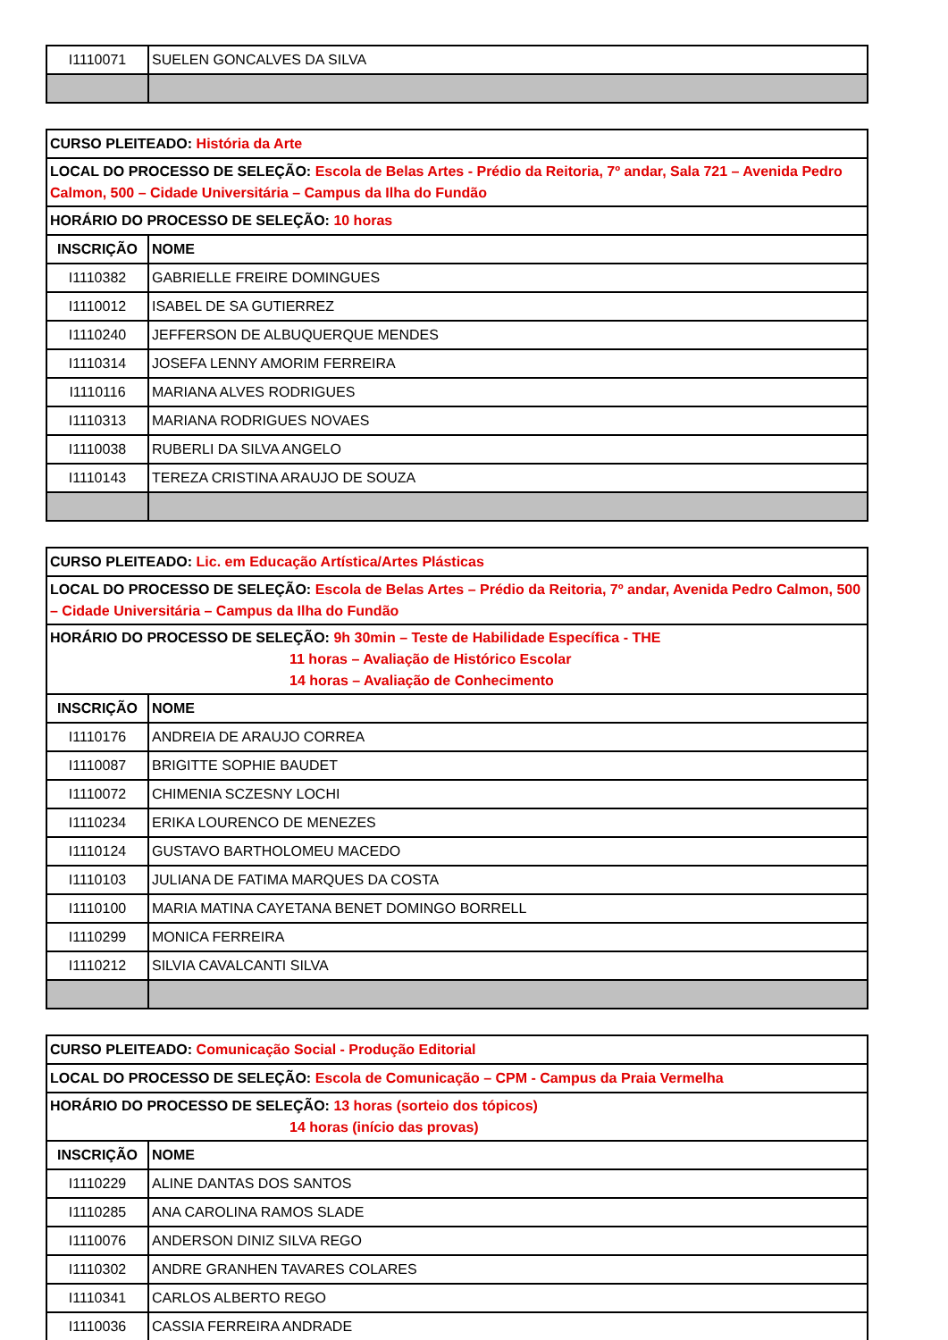| I1110071 | SUELEN GONCALVES DA SILVA |
| CURSO PLEITEADO: História da Arte | |
| LOCAL DO PROCESSO DE SELEÇÃO: Escola de Belas Artes - Prédio da Reitoria, 7º andar, Sala 721 – Avenida Pedro Calmon, 500 – Cidade Universitária – Campus da Ilha do Fundão | |
| HORÁRIO DO PROCESSO DE SELEÇÃO: 10 horas | |
| INSCRIÇÃO | NOME |
| I1110382 | GABRIELLE FREIRE DOMINGUES |
| I1110012 | ISABEL DE SA GUTIERREZ |
| I1110240 | JEFFERSON DE ALBUQUERQUE MENDES |
| I1110314 | JOSEFA LENNY AMORIM FERREIRA |
| I1110116 | MARIANA ALVES RODRIGUES |
| I1110313 | MARIANA RODRIGUES NOVAES |
| I1110038 | RUBERLI DA SILVA ANGELO |
| I1110143 | TEREZA CRISTINA ARAUJO DE SOUZA |
| CURSO PLEITEADO: Lic. em Educação Artística/Artes Plásticas | |
| LOCAL DO PROCESSO DE SELEÇÃO: Escola de Belas Artes – Prédio da Reitoria, 7º andar, Avenida Pedro Calmon, 500 – Cidade Universitária – Campus da Ilha do Fundão | |
| HORÁRIO DO PROCESSO DE SELEÇÃO: 9h 30min – Teste de Habilidade Específica - THE 11 horas – Avaliação de Histórico Escolar 14 horas – Avaliação de Conhecimento | |
| INSCRIÇÃO | NOME |
| I1110176 | ANDREIA DE ARAUJO CORREA |
| I1110087 | BRIGITTE SOPHIE BAUDET |
| I1110072 | CHIMENIA SCZESNY LOCHI |
| I1110234 | ERIKA LOURENCO DE MENEZES |
| I1110124 | GUSTAVO BARTHOLOMEU MACEDO |
| I1110103 | JULIANA DE FATIMA MARQUES DA COSTA |
| I1110100 | MARIA MATINA CAYETANA BENET DOMINGO BORRELL |
| I1110299 | MONICA FERREIRA |
| I1110212 | SILVIA CAVALCANTI SILVA |
| CURSO PLEITEADO: Comunicação Social - Produção Editorial | |
| LOCAL DO PROCESSO DE SELEÇÃO: Escola de Comunicação – CPM - Campus da Praia Vermelha | |
| HORÁRIO DO PROCESSO DE SELEÇÃO: 13 horas (sorteio dos tópicos) 14 horas (início das provas) | |
| INSCRIÇÃO | NOME |
| I1110229 | ALINE DANTAS DOS SANTOS |
| I1110285 | ANA CAROLINA RAMOS SLADE |
| I1110076 | ANDERSON DINIZ SILVA REGO |
| I1110302 | ANDRE GRANHEN TAVARES COLARES |
| I1110341 | CARLOS ALBERTO REGO |
| I1110036 | CASSIA FERREIRA ANDRADE |